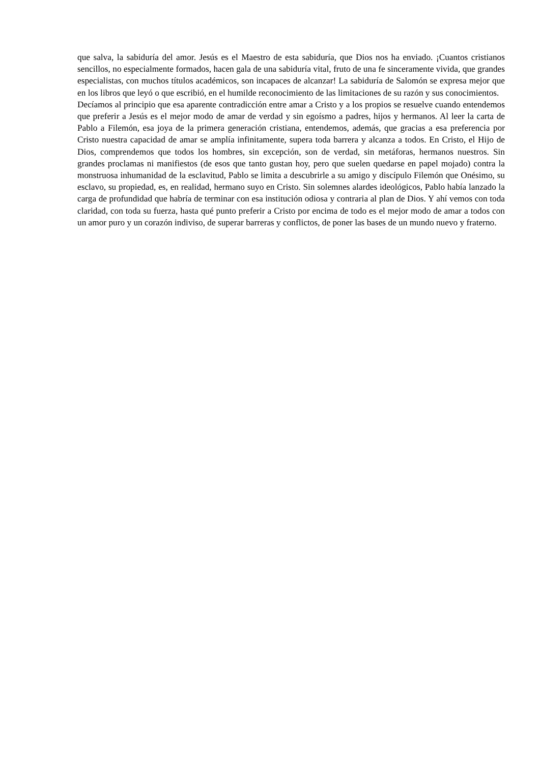que salva, la sabiduría del amor. Jesús es el Maestro de esta sabiduría, que Dios nos ha enviado. ¡Cuantos cristianos sencillos, no especialmente formados, hacen gala de una sabiduría vital, fruto de una fe sinceramente vivida, que grandes especialistas, con muchos títulos académicos, son incapaces de alcanzar! La sabiduría de Salomón se expresa mejor que en los libros que leyó o que escribió, en el humilde reconocimiento de las limitaciones de su razón y sus conocimientos.
Decíamos al principio que esa aparente contradicción entre amar a Cristo y a los propios se resuelve cuando entendemos que preferir a Jesús es el mejor modo de amar de verdad y sin egoísmo a padres, hijos y hermanos. Al leer la carta de Pablo a Filemón, esa joya de la primera generación cristiana, entendemos, además, que gracias a esa preferencia por Cristo nuestra capacidad de amar se amplía infinitamente, supera toda barrera y alcanza a todos. En Cristo, el Hijo de Dios, comprendemos que todos los hombres, sin excepción, son de verdad, sin metáforas, hermanos nuestros. Sin grandes proclamas ni manifiestos (de esos que tanto gustan hoy, pero que suelen quedarse en papel mojado) contra la monstruosa inhumanidad de la esclavitud, Pablo se limita a descubrirle a su amigo y discípulo Filemón que Onésimo, su esclavo, su propiedad, es, en realidad, hermano suyo en Cristo. Sin solemnes alardes ideológicos, Pablo había lanzado la carga de profundidad que habría de terminar con esa institución odiosa y contraria al plan de Dios. Y ahí vemos con toda claridad, con toda su fuerza, hasta qué punto preferir a Cristo por encima de todo es el mejor modo de amar a todos con un amor puro y un corazón indiviso, de superar barreras y conflictos, de poner las bases de un mundo nuevo y fraterno.